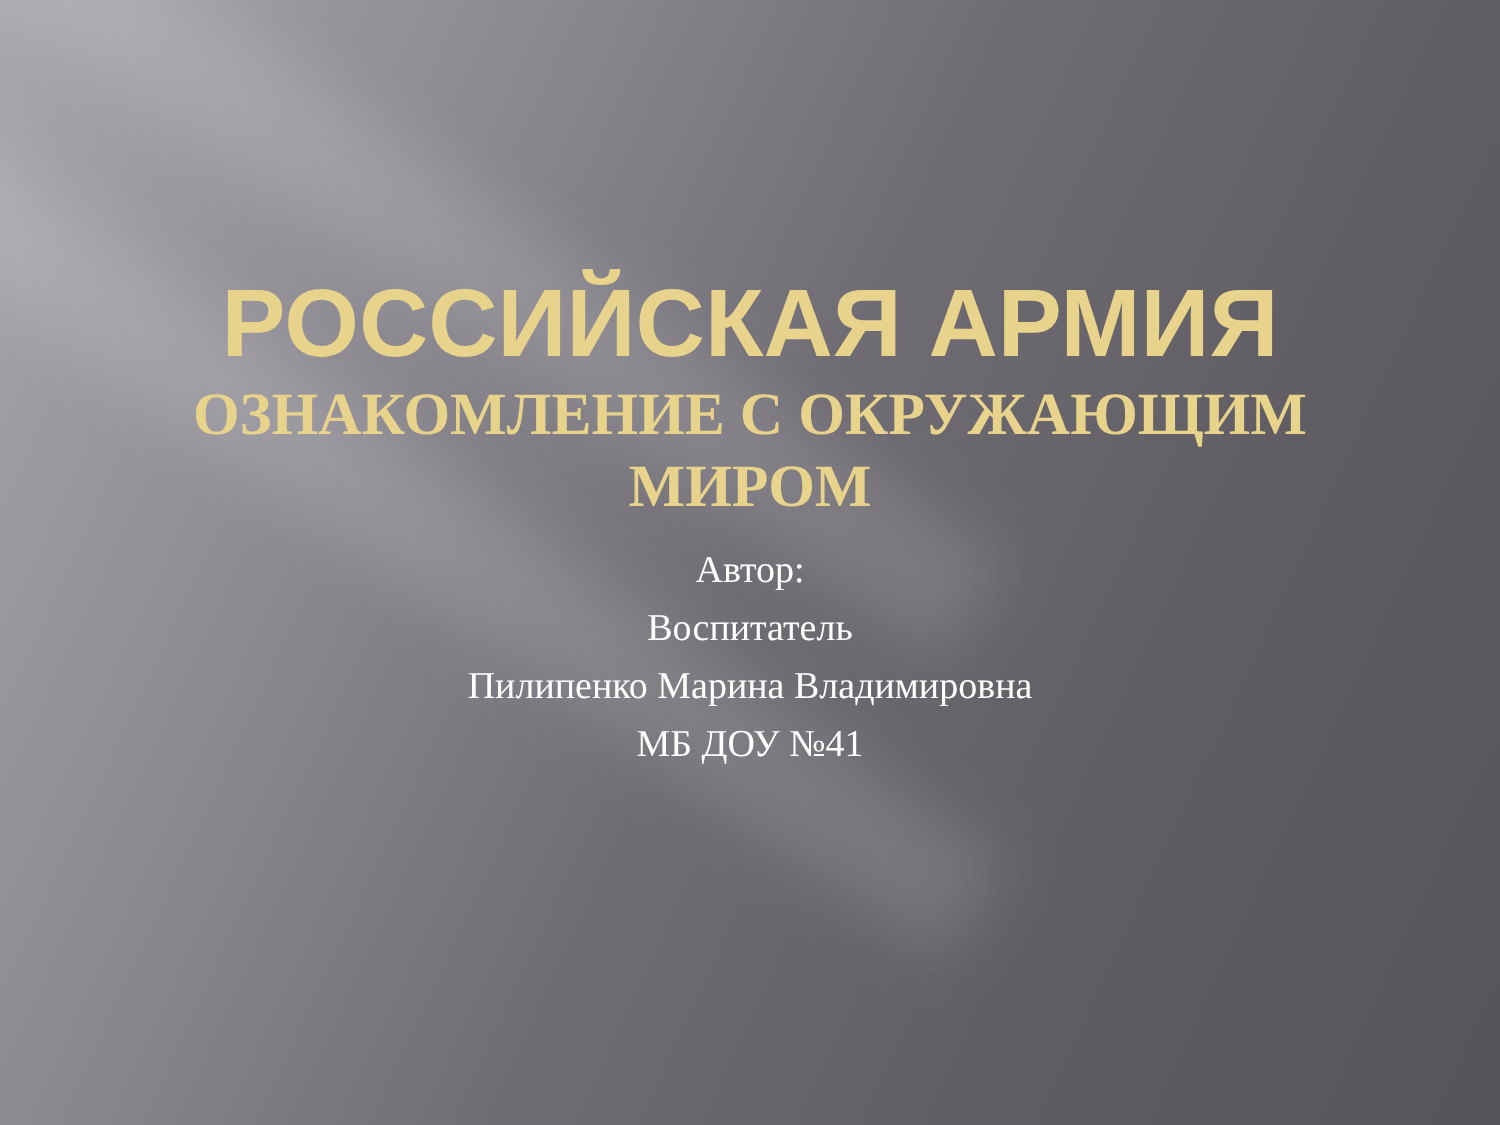РОССИЙСКАЯ АРМИЯ
ОЗНАКОМЛЕНИЕ С ОКРУЖАЮЩИМ
МИРОМ
Автор:
Воспитатель
Пилипенко Марина Владимировна
МБ ДОУ №41